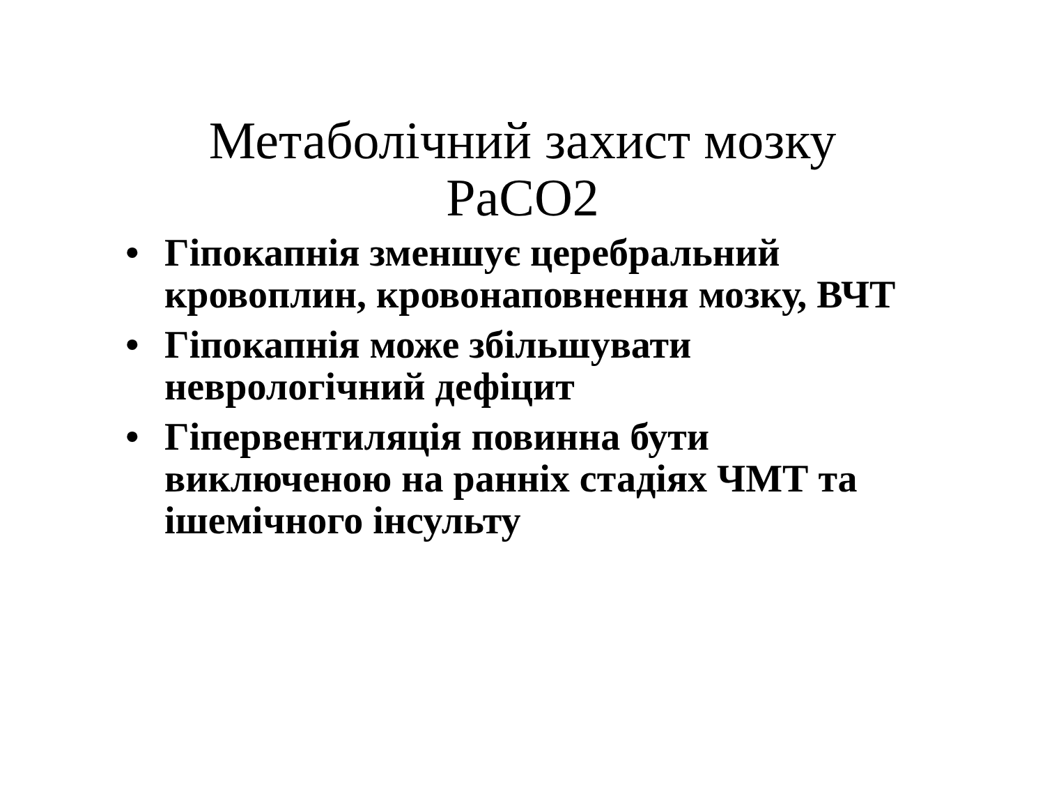Метаболічний захист мозку PaCO2
• Гіпокапнія зменшує церебральний кровоплин, кровонаповнення мозку, ВЧТ
• Гіпокапнія може збільшувати неврологічний дефіцит
• Гіпервентиляція повинна бути виключеною на ранніх стадіях ЧМТ та ішемічного інсульту